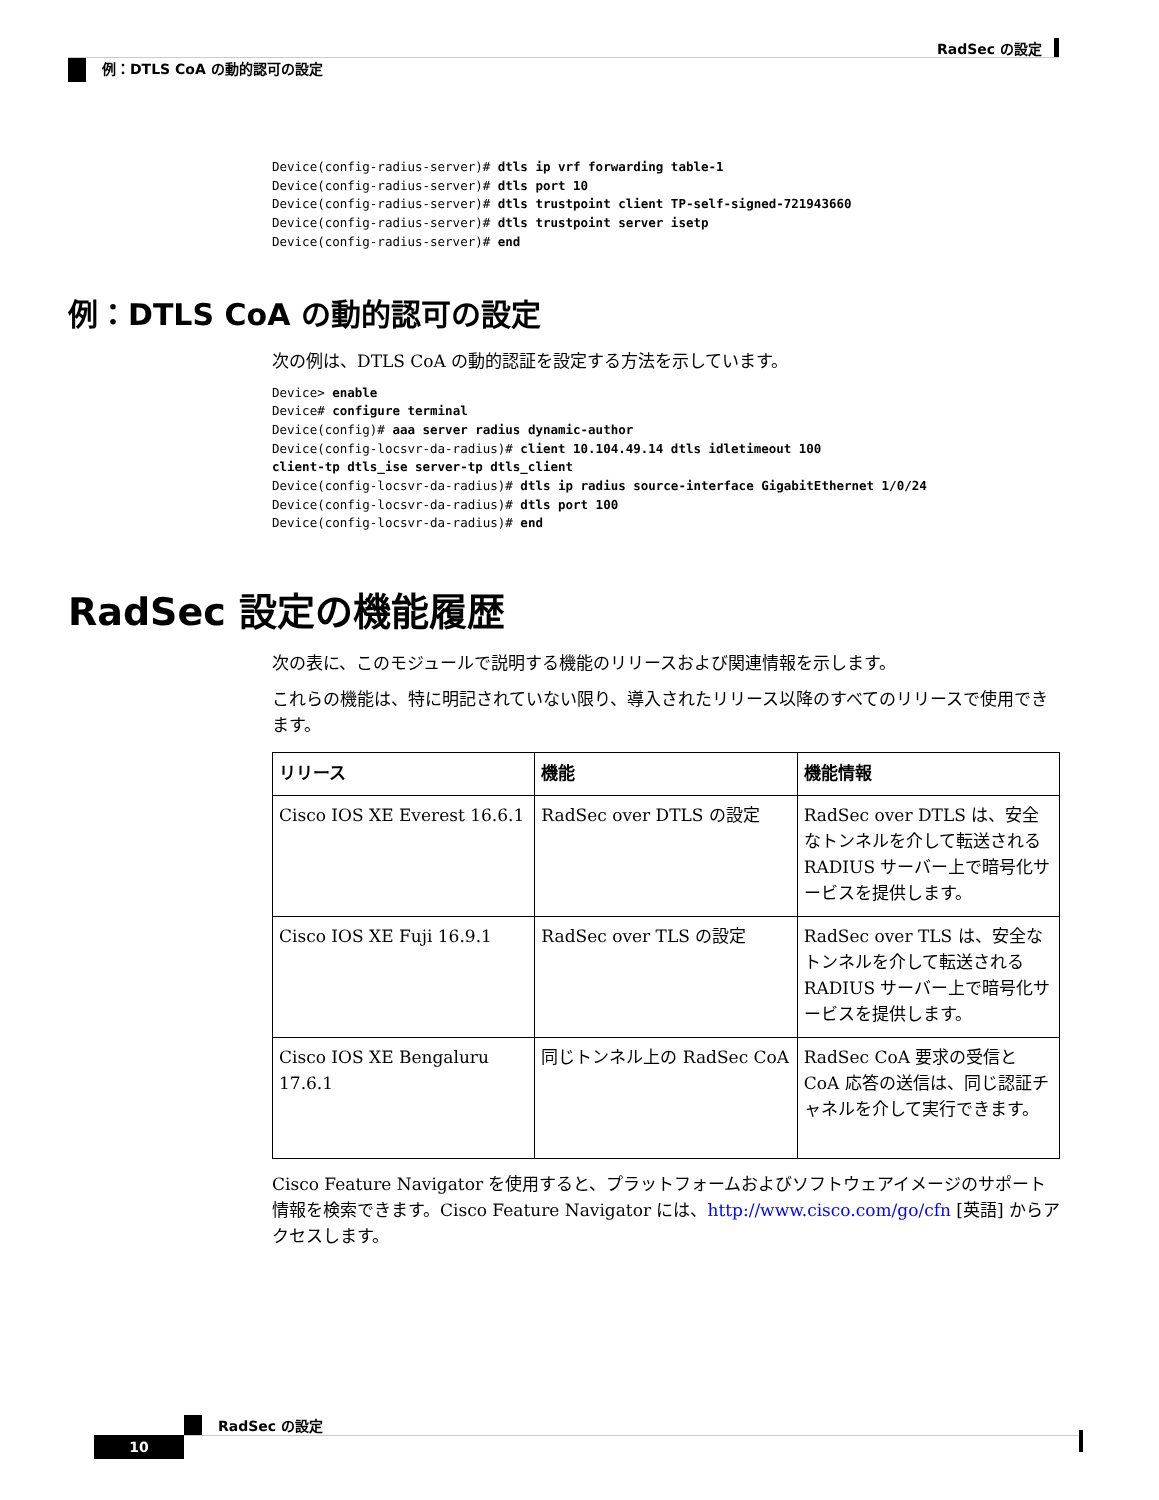RadSec の設定
例：DTLS CoA の動的認可の設定
Device(config-radius-server)# dtls ip vrf forwarding table-1
Device(config-radius-server)# dtls port 10
Device(config-radius-server)# dtls trustpoint client TP-self-signed-721943660
Device(config-radius-server)# dtls trustpoint server isetp
Device(config-radius-server)# end
例：DTLS CoA の動的認可の設定
次の例は、DTLS CoA の動的認証を設定する方法を示しています。
Device> enable
Device# configure terminal
Device(config)# aaa server radius dynamic-author
Device(config-locsvr-da-radius)# client 10.104.49.14 dtls idletimeout 100
client-tp dtls_ise server-tp dtls_client
Device(config-locsvr-da-radius)# dtls ip radius source-interface GigabitEthernet 1/0/24
Device(config-locsvr-da-radius)# dtls port 100
Device(config-locsvr-da-radius)# end
RadSec 設定の機能履歴
次の表に、このモジュールで説明する機能のリリースおよび関連情報を示します。
これらの機能は、特に明記されていない限り、導入されたリリース以降のすべてのリリースで使用できます。
| リリース | 機能 | 機能情報 |
| --- | --- | --- |
| Cisco IOS XE Everest 16.6.1 | RadSec over DTLS の設定 | RadSec over DTLS は、安全なトンネルを介して転送される RADIUS サーバー上で暗号化サービスを提供します。 |
| Cisco IOS XE Fuji 16.9.1 | RadSec over TLS の設定 | RadSec over TLS は、安全なトンネルを介して転送される RADIUS サーバー上で暗号化サービスを提供します。 |
| Cisco IOS XE Bengaluru 17.6.1 | 同じトンネル上の RadSec CoA | RadSec CoA 要求の受信と CoA 応答の送信は、同じ認証チャネルを介して実行できます。 |
Cisco Feature Navigator を使用すると、プラットフォームおよびソフトウェアイメージのサポート情報を検索できます。Cisco Feature Navigator には、http://www.cisco.com/go/cfn [英語] からアクセスします。
RadSec の設定
10